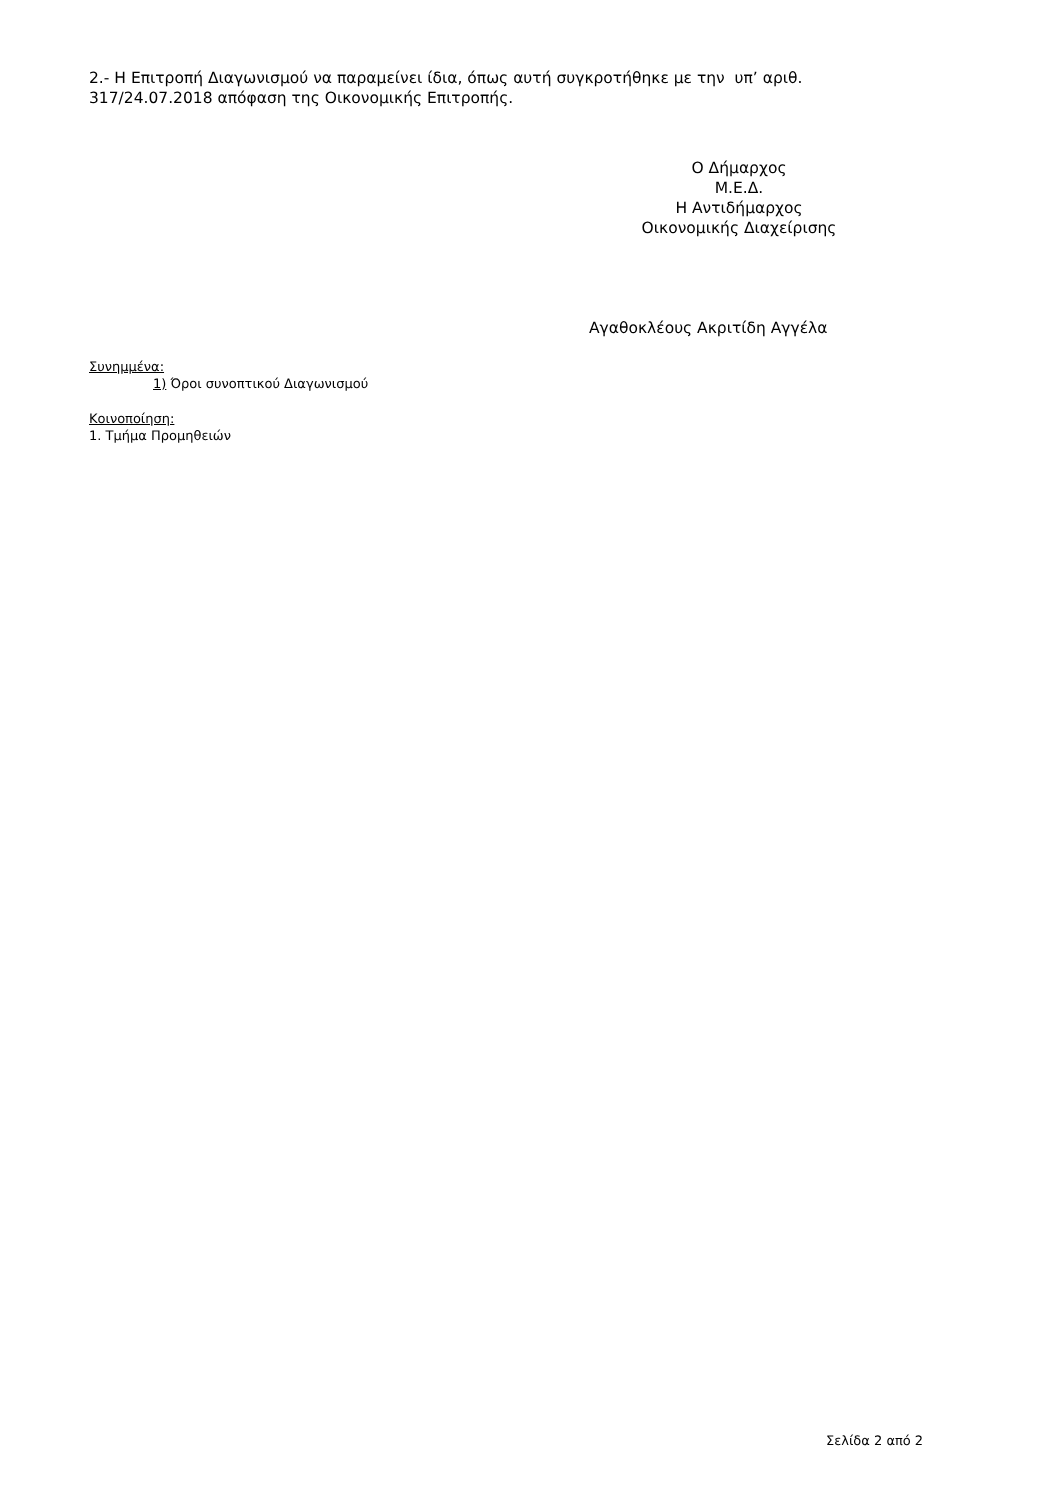2.- Η Επιτροπή Διαγωνισμού να παραμείνει ίδια, όπως αυτή συγκροτήθηκε με την υπ’ αριθ. 317/24.07.2018 απόφαση της Οικονομικής Επιτροπής.
Ο Δήμαρχος
Μ.Ε.Δ.
Η Αντιδήμαρχος
Οικονομικής Διαχείρισης
Αγαθοκλέους Ακριτίδη Αγγέλα
Συνημμένα:
1) Όροι συνοπτικού Διαγωνισμού
Κοινοποίηση:
1. Τμήμα Προμηθειών
Σελίδα 2 από 2